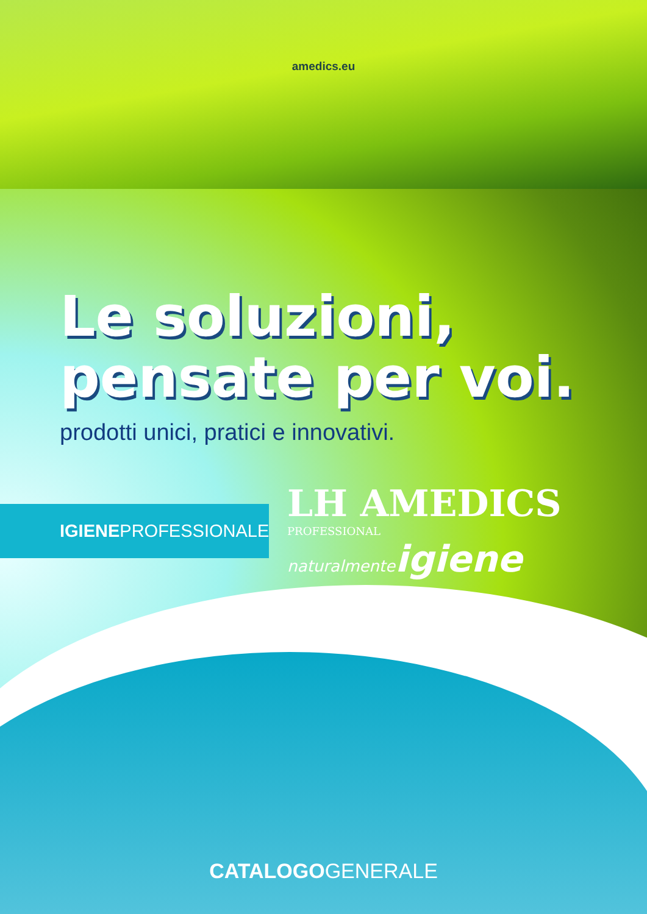amedics.eu
Le soluzioni,
pensate per voi.
prodotti unici, pratici e innovativi.
IGIENEPROFESSIONALE
LH AMEDICS PROFESSIONAL
naturalmenteigiene
CATALOGOGENERALE